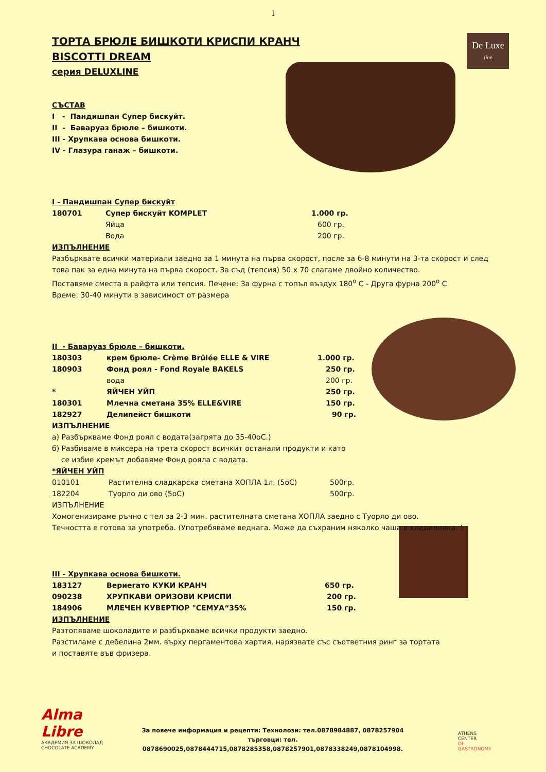1
De Luxe
line
ТОРТА БРЮЛЕ БИШКОТИ КРИСПИ КРАНЧ
BISCOTTI DREAM
серия DELUXLINE
СЪСТАВ
I - Пандишпан Супер бискуйт.
II - Баваруаз брюле – бишкоти.
III - Хрупкава основа бишкоти.
IV - Глазура ганаж – бишкоти.
I - Пандишпан Супер бискуйт
| 180701 | Супер бискуйт KOMPLET | 1.000 гр. |
| | Яйца | 600 гр. |
| | Вода | 200 гр. |
ИЗПЪЛНЕНИЕ
Разбърквате всички материали заедно за 1 минута на първа скорост, после за 6-8 минути на 3-та скорост и след това пак за една минута на първа скорост. За съд (тепсия) 50 х 70 слагаме двойно количество.
Поставяме сместа в райфта или тепсия. Печене: За фурна с топъл въздух 180<sup>о</sup> С - Друга фурна 200<sup>о</sup> С
Време: 30-40 минути в зависимост от размера
II - Баваруаз брюле – бишкоти.
| 180303 | крем брюле- Crème Brûlée ELLE & VIRE | 1.000 гр. |
| 180903 | Фонд роял - Fond Royale BAKELS | 250 гр. |
| | вода | 200 гр. |
| * | ЯЙЧЕН УЙП | 250 гр. |
| 180301 | Млечна сметана 35% ELLE&VIRE | 150 гр. |
| 182927 | Делипейст бишкоти | 90 гр. |
ИЗПЪЛНЕНИЕ
а) Разбъркваме Фонд роял с водата(загрята до 35-40оС.)
б) Разбиваме в миксера на трета скорост всичкит останали продукти и като
се избие кремът добавяме Фонд рояла с водата.
*ЯЙЧЕН УЙП
| 010101 | Растителна сладкарска сметана ХОПЛА 1л. (5оС) | 500гр. |
| 182204 | Туорло ди ово (5оС) | 500гр. |
ИЗПЪЛНЕНИЕ
Хомогенизираме ръчно с тел за 2-3 мин. растителната сметана ХОПЛА заедно с Туорло ди ово.
Течността е готова за употреба. (Употребяваме веднага. Може да съхраним няколко чаша в хладилника. )
III - Хрупкава основа бишкоти.
| 183127 | Вериегато КУКИ КРАНЧ | 650 гр. |
| 090238 | ХРУПКАВИ ОРИЗОВИ КРИСПИ | 200 гр. |
| 184906 | МЛЕЧЕН КУВЕРТЮР "СЕМУА“35% | 150 гр. |
ИЗПЪЛНЕНИЕ
Разтопяваме шоколадите и разбъркваме всички продукти заедно.
Разстиламе с дебелина 2мм. върху пергаментова хартия, нарязвате със съответния ринг за тортата
и поставяте във фризера.
Alma
Libre
АКАДЕМИЯ ЗА ШОКОЛАД
CHOCOLATE ACADEMY
За повече информация и рецепти: Технолози: тел.0878984887, 0878257904
търговци: тел. 0878690025,0878444715,0878285358,0878257901,0878338249,0878104998.
ATHENS
CENTER
OF
GASTRONOMY